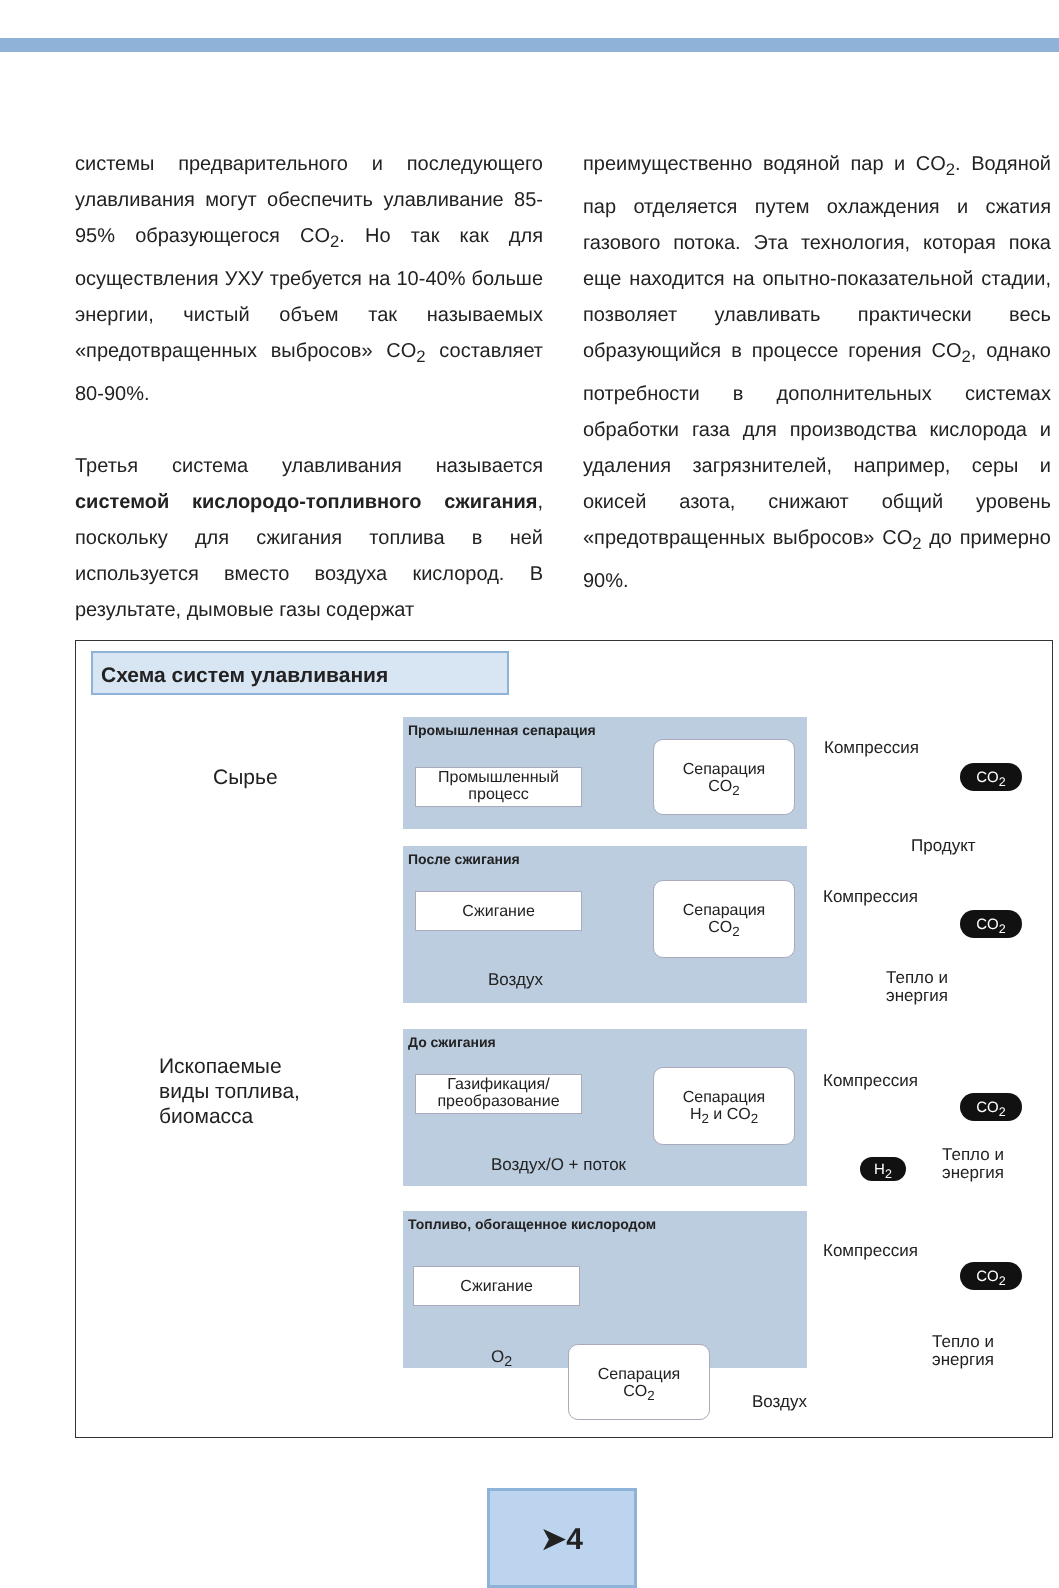системы предварительного и последующего улавливания могут обеспечить улавливание 85-95% образующегося CO<sub>2</sub>. Но так как для осуществления УХУ требуется на 10-40% больше энергии, чистый объем так называемых «предотвращенных выбросов» CO<sub>2</sub> составляет 80-90%.
Третья система улавливания называется системой кислородо-топливного сжигания, поскольку для сжигания топлива в ней используется вместо воздуха кислород. В результате, дымовые газы содержат
преимущественно водяной пар и CO<sub>2</sub>. Водяной пар отделяется путем охлаждения и сжатия газового потока. Эта технология, которая пока еще находится на опытно-показательной стадии, позволяет улавливать практически весь образующийся в процессе горения CO<sub>2</sub>, однако потребности в дополнительных системах обработки газа для производства кислорода и удаления загрязнителей, например, серы и окисей азота, снижают общий уровень «предотвращенных выбросов» CO<sub>2</sub> до примерно 90%.
Схема систем улавливания
Сырье
Ископаемые
виды топлива,
биомасса
Промышленная сепарация
Промышленный
процесс
Сепарация
CO<sub>2</sub>
После сжигания
Сжигание
Сепарация
CO<sub>2</sub>
Воздух
До сжигания
Газификация/
преобразование
Сепарация
H<sub>2</sub> и CO<sub>2</sub>
Воздух/O + поток
Топливо, обогащенное кислородом
Сжигание
O<sub>2</sub>
Сепарация
CO<sub>2</sub>
Компрессия
CO<sub>2</sub>
Продукт
Компрессия
CO<sub>2</sub>
Тепло и
энергия
Компрессия
CO<sub>2</sub>
H<sub>2</sub>
Тепло и
энергия
Компрессия
CO<sub>2</sub>
Тепло и
энергия
Воздух
➤4